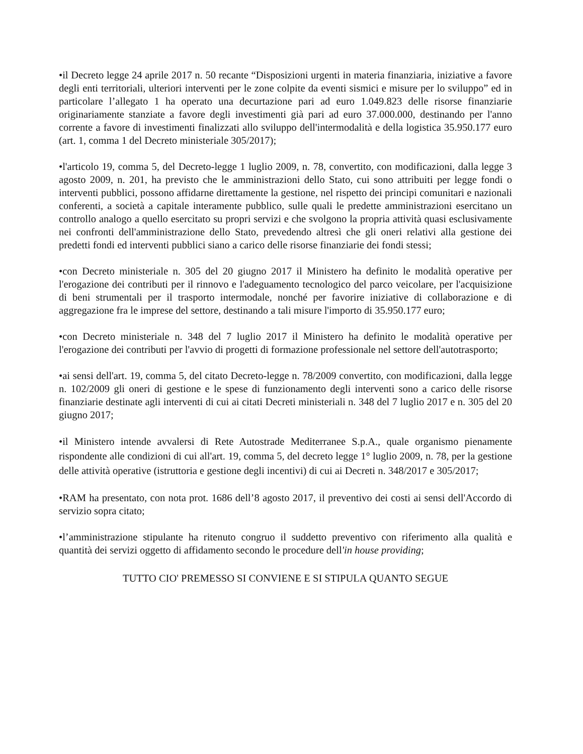•il Decreto legge 24 aprile 2017 n. 50 recante “Disposizioni urgenti in materia finanziaria, iniziative a favore degli enti territoriali, ulteriori interventi per le zone colpite da eventi sismici e misure per lo sviluppo” ed in particolare l’allegato 1 ha operato una decurtazione pari ad euro 1.049.823 delle risorse finanziarie originariamente stanziate a favore degli investimenti già pari ad euro 37.000.000, destinando per l'anno corrente a favore di investimenti finalizzati allo sviluppo dell'intermodalità e della logistica 35.950.177 euro (art. 1, comma 1 del Decreto ministeriale 305/2017);
•l'articolo 19, comma 5, del Decreto-legge 1 luglio 2009, n. 78, convertito, con modificazioni, dalla legge 3 agosto 2009, n. 201, ha previsto che le amministrazioni dello Stato, cui sono attribuiti per legge fondi o interventi pubblici, possono affidarne direttamente la gestione, nel rispetto dei principi comunitari e nazionali conferenti, a società a capitale interamente pubblico, sulle quali le predette amministrazioni esercitano un controllo analogo a quello esercitato su propri servizi e che svolgono la propria attività quasi esclusivamente nei confronti dell'amministrazione dello Stato, prevedendo altresì che gli oneri relativi alla gestione dei predetti fondi ed interventi pubblici siano a carico delle risorse finanziarie dei fondi stessi;
•con Decreto ministeriale n. 305 del 20 giugno 2017 il Ministero ha definito le modalità operative per l'erogazione dei contributi per il rinnovo e l'adeguamento tecnologico del parco veicolare, per l'acquisizione di beni strumentali per il trasporto intermodale, nonché per favorire iniziative di collaborazione e di aggregazione fra le imprese del settore, destinando a tali misure l'importo di 35.950.177 euro;
•con Decreto ministeriale n. 348 del 7 luglio 2017 il Ministero ha definito le modalità operative per l'erogazione dei contributi per l'avvio di progetti di formazione professionale nel settore dell'autotrasporto;
•ai sensi dell'art. 19, comma 5, del citato Decreto-legge n. 78/2009 convertito, con modificazioni, dalla legge n. 102/2009 gli oneri di gestione e le spese di funzionamento degli interventi sono a carico delle risorse finanziarie destinate agli interventi di cui ai citati Decreti ministeriali n. 348 del 7 luglio 2017 e n. 305 del 20 giugno 2017;
•il Ministero intende avvalersi di Rete Autostrade Mediterranee S.p.A., quale organismo pienamente rispondente alle condizioni di cui all'art. 19, comma 5, del decreto legge 1° luglio 2009, n. 78, per la gestione delle attività operative (istruttoria e gestione degli incentivi) di cui ai Decreti n. 348/2017 e 305/2017;
•RAM ha presentato, con nota prot. 1686 dell’8 agosto 2017, il preventivo dei costi ai sensi dell'Accordo di servizio sopra citato;
•l’amministrazione stipulante ha ritenuto congruo il suddetto preventivo con riferimento alla qualità e quantità dei servizi oggetto di affidamento secondo le procedure dell'in house providing;
TUTTO CIO' PREMESSO SI CONVIENE E SI STIPULA QUANTO SEGUE